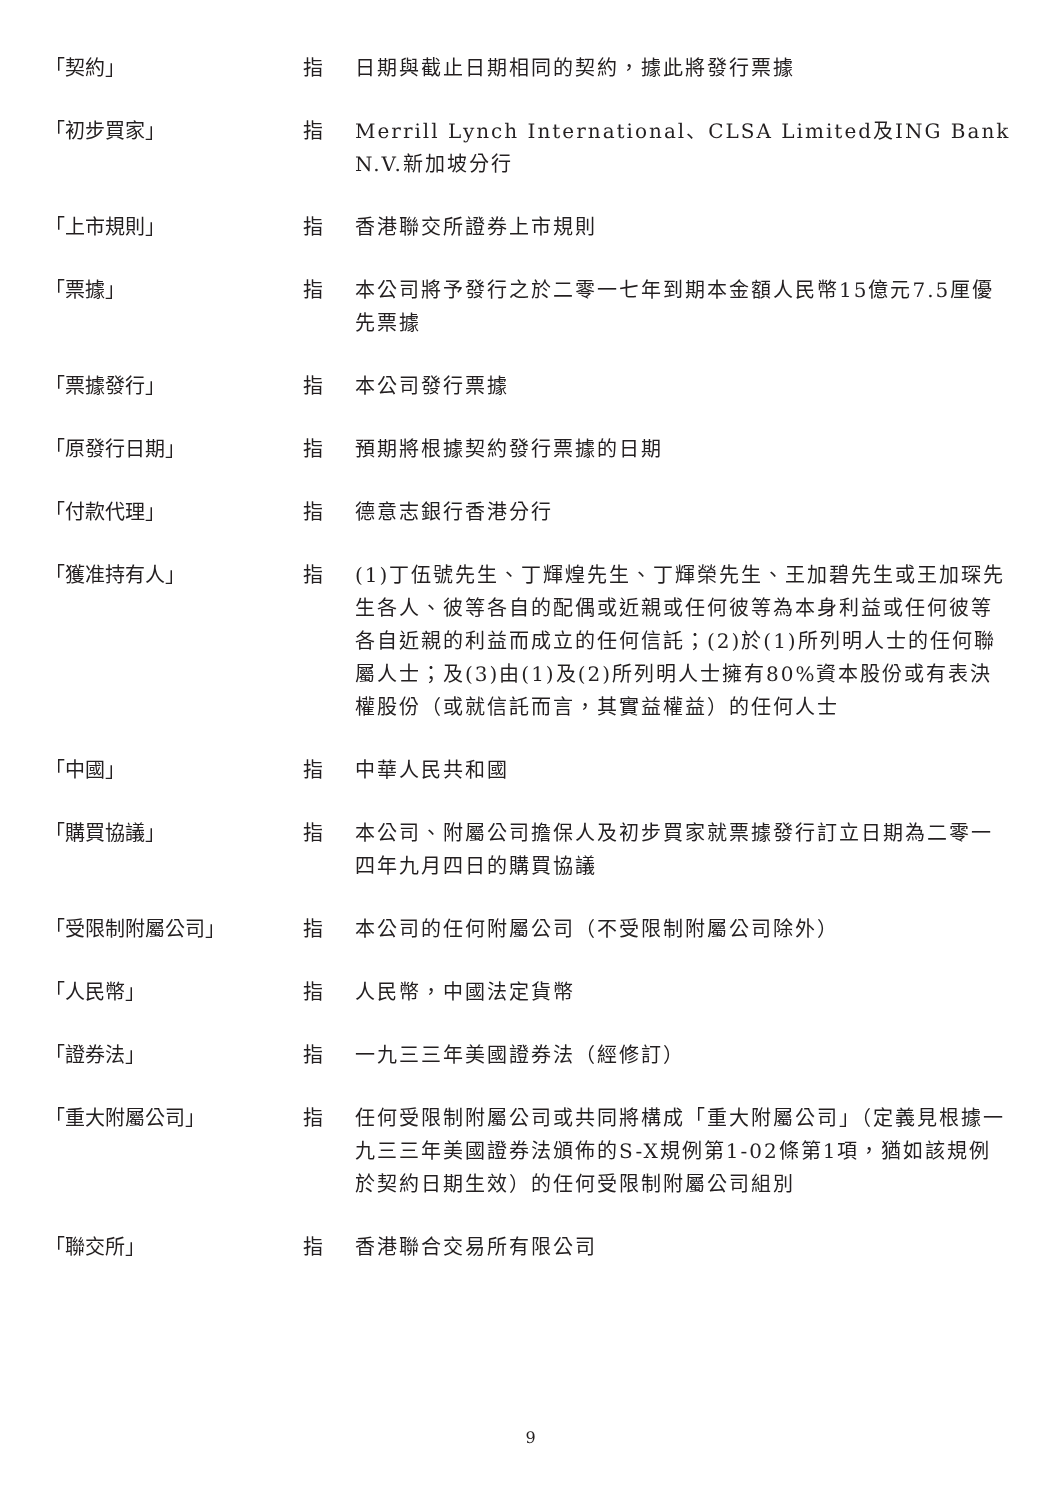「契約」 指 日期與截止日期相同的契約，據此將發行票據
「初步買家」 指 Merrill Lynch International、CLSA Limited及ING Bank N.V.新加坡分行
「上市規則」 指 香港聯交所證券上市規則
「票據」 指 本公司將予發行之於二零一七年到期本金額人民幣15億元7.5厘優先票據
「票據發行」 指 本公司發行票據
「原發行日期」 指 預期將根據契約發行票據的日期
「付款代理」 指 德意志銀行香港分行
「獲准持有人」 指 (1)丁伍號先生、丁輝煌先生、丁輝榮先生、王加碧先生或王加琛先生各人、彼等各自的配偶或近親或任何彼等為本身利益或任何彼等各自近親的利益而成立的任何信託；(2)於(1)所列明人士的任何聯屬人士；及(3)由(1)及(2)所列明人士擁有80%資本股份或有表決權股份（或就信託而言，其實益權益）的任何人士
「中國」 指 中華人民共和國
「購買協議」 指 本公司、附屬公司擔保人及初步買家就票據發行訂立日期為二零一四年九月四日的購買協議
「受限制附屬公司」 指 本公司的任何附屬公司（不受限制附屬公司除外）
「人民幣」 指 人民幣，中國法定貨幣
「證券法」 指 一九三三年美國證券法（經修訂）
「重大附屬公司」 指 任何受限制附屬公司或共同將構成「重大附屬公司」（定義見根據一九三三年美國證券法頒佈的S-X規例第1-02條第1項，猶如該規例於契約日期生效）的任何受限制附屬公司組別
「聯交所」 指 香港聯合交易所有限公司
9